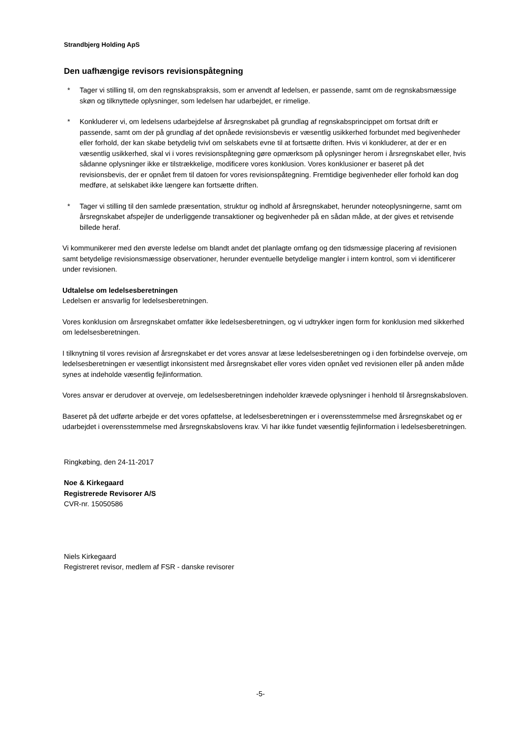Strandbjerg Holding ApS
Den uafhængige revisors revisionspåtegning
* Tager vi stilling til, om den regnskabspraksis, som er anvendt af ledelsen, er passende, samt om de regnskabsmæssige skøn og tilknyttede oplysninger, som ledelsen har udarbejdet, er rimelige.
* Konkluderer vi, om ledelsens udarbejdelse af årsregnskabet på grundlag af regnskabsprincippet om fortsat drift er passende, samt om der på grundlag af det opnåede revisionsbevis er væsentlig usikkerhed forbundet med begivenheder eller forhold, der kan skabe betydelig tvivl om selskabets evne til at fortsætte driften. Hvis vi konkluderer, at der er en væsentlig usikkerhed, skal vi i vores revisionspåtegning gøre opmærksom på oplysninger herom i årsregnskabet eller, hvis sådanne oplysninger ikke er tilstrækkelige, modificere vores konklusion. Vores konklusioner er baseret på det revisionsbevis, der er opnået frem til datoen for vores revisionspåtegning. Fremtidige begivenheder eller forhold kan dog medføre, at selskabet ikke længere kan fortsætte driften.
* Tager vi stilling til den samlede præsentation, struktur og indhold af årsregnskabet, herunder noteoplysningerne, samt om årsregnskabet afspejler de underliggende transaktioner og begivenheder på en sådan måde, at der gives et retvisende billede heraf.
Vi kommunikerer med den øverste ledelse om blandt andet det planlagte omfang og den tidsmæssige placering af revisionen samt betydelige revisionsmæssige observationer, herunder eventuelle betydelige mangler i intern kontrol, som vi identificerer under revisionen.
Udtalelse om ledelsesberetningen
Ledelsen er ansvarlig for ledelsesberetningen.
Vores konklusion om årsregnskabet omfatter ikke ledelsesberetningen, og vi udtrykker ingen form for konklusion med sikkerhed om ledelsesberetningen.
I tilknytning til vores revision af årsregnskabet er det vores ansvar at læse ledelsesberetningen og i den forbindelse overveje, om ledelsesberetningen er væsentligt inkonsistent med årsregnskabet eller vores viden opnået ved revisionen eller på anden måde synes at indeholde væsentlig fejlinformation.
Vores ansvar er derudover at overveje, om ledelsesberetningen indeholder krævede oplysninger i henhold til årsregnskabsloven.
Baseret på det udførte arbejde er det vores opfattelse, at ledelsesberetningen er i overensstemmelse med årsregnskabet og er udarbejdet i overensstemmelse med årsregnskabslovens krav. Vi har ikke fundet væsentlig fejlinformation i ledelsesberetningen.
Ringkøbing, den 24-11-2017
Noe & Kirkegaard
Registrerede Revisorer A/S
CVR-nr. 15050586
Niels Kirkegaard
Registreret revisor, medlem af FSR - danske revisorer
-5-